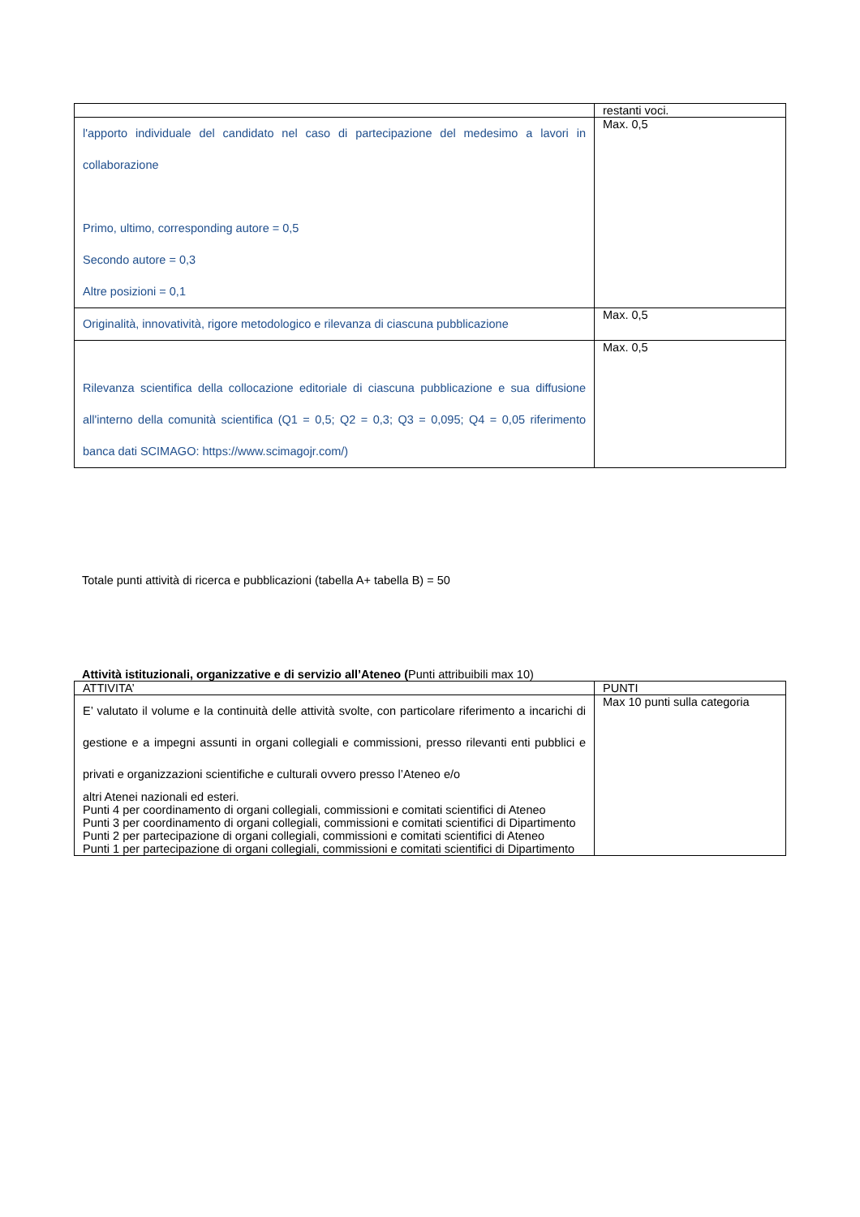| | restanti voci. |
| l'apporto individuale del candidato nel caso di partecipazione del medesimo a lavori in collaborazione Primo, ultimo, corresponding autore = 0,5 Secondo autore = 0,3 Altre posizioni = 0,1 | Max. 0,5 |
| Originalità, innovatività, rigore metodologico e rilevanza di ciascuna pubblicazione | Max. 0,5 |
| Rilevanza scientifica della collocazione editoriale di ciascuna pubblicazione e sua diffusione all'interno della comunità scientifica (Q1 = 0,5; Q2 = 0,3; Q3 = 0,095; Q4 = 0,05 riferimento banca dati SCIMAGO: https://www.scimagojr.com/) | Max. 0,5 |
Totale punti attività di ricerca e pubblicazioni (tabella A+ tabella B) = 50
Attività istituzionali, organizzative e di servizio all’Ateneo (Punti attribuibili max 10)
| ATTIVITA’ | PUNTI |
| E’ valutato il volume e la continuità delle attività svolte, con particolare riferimento a incarichi di gestione e a impegni assunti in organi collegiali e commissioni, presso rilevanti enti pubblici e privati e organizzazioni scientifiche e culturali ovvero presso l’Ateneo e/o altri Atenei nazionali ed esteri. Punti 4 per coordinamento di organi collegiali, commissioni e comitati scientifici di Ateneo Punti 3 per coordinamento di organi collegiali, commissioni e comitati scientifici di Dipartimento Punti 2 per partecipazione di organi collegiali, commissioni e comitati scientifici di Ateneo Punti 1 per partecipazione di organi collegiali, commissioni e comitati scientifici di Dipartimento | Max 10 punti sulla categoria |